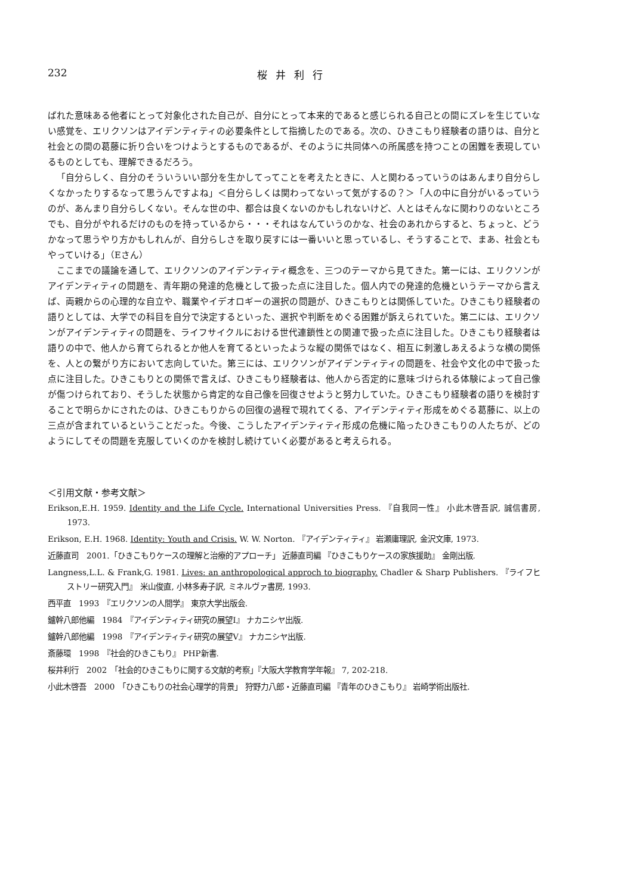232 桜井利行
ばれた意味ある他者にとって対象化された自己が、自分にとって本来的であると感じられる自己との間にズレを生じていない感覚を、エリクソンはアイデンティティの必要条件として指摘したのである。次の、ひきこもり経験者の語りは、自分と社会との間の葛藤に折り合いをつけようとするものであるが、そのように共同体への所属感を持つことの困難を表現しているものとしても、理解できるだろう。
「自分らしく、自分のそういういい部分を生かしてってことを考えたときに、人と関わるっていうのはあんまり自分らしくなかったりするなって思うんですよね」＜自分らしくは関わってないって気がするの？＞「人の中に自分がいるっていうのが、あんまり自分らしくない。そんな世の中、都合は良くないのかもしれないけど、人とはそんなに関わりのないところでも、自分がやれるだけのものを持っているから・・・それはなんていうのかな、社会のあれからすると、ちょっと、どうかなって思うやり方かもしれんが、自分らしさを取り戻すには一番いいと思っているし、そうすることで、まあ、社会ともやっていける」（Eさん）
ここまでの議論を通して、エリクソンのアイデンティティ概念を、三つのテーマから見てきた。第一には、エリクソンがアイデンティティの問題を、青年期の発達的危機として扱った点に注目した。個人内での発達的危機というテーマから言えば、両親からの心理的な自立や、職業やイデオロギーの選択の問題が、ひきこもりとは関係していた。ひきこもり経験者の語りとしては、大学での科目を自分で決定するといった、選択や判断をめぐる困難が訴えられていた。第二には、エリクソンがアイデンティティの問題を、ライフサイクルにおける世代連鎖性との関連で扱った点に注目した。ひきこもり経験者は語りの中で、他人から育てられるとか他人を育てるといったような縦の関係ではなく、相互に刺激しあえるような横の関係を、人との繋がり方において志向していた。第三には、エリクソンがアイデンティティの問題を、社会や文化の中で扱った点に注目した。ひきこもりとの関係で言えば、ひきこもり経験者は、他人から否定的に意味づけられる体験によって自己像が傷つけられており、そうした状態から肯定的な自己像を回復させようと努力していた。ひきこもり経験者の語りを検討することで明らかにされたのは、ひきこもりからの回復の過程で現れてくる、アイデンティティ形成をめぐる葛藤に、以上の三点が含まれているということだった。今後、こうしたアイデンティティ形成の危機に陥ったひきこもりの人たちが、どのようにしてその問題を克服していくのかを検討し続けていく必要があると考えられる。
＜引用文献・参考文献＞
Erikson,E.H. 1959. Identity and the Life Cycle. International Universities Press. 『自我同一性』 小此木啓吾訳, 誠信書房, 1973.
Erikson, E.H. 1968. Identity: Youth and Crisis. W. W. Norton. 『アイデンティティ』 岩瀬庸理訳, 金沢文庫, 1973.
近藤直司　2001.「ひきこもりケースの理解と治療的アプローチ」 近藤直司編 『ひきこもりケースの家族援助』 金剛出版.
Langness,L.L. & Frank,G. 1981. Lives: an anthropological approch to biography. Chadler & Sharp Publishers. 『ライフヒストリー研究入門』　米山俊直, 小林多寿子訳, ミネルヴァ書房, 1993.
西平直　1993　『エリクソンの人間学』 東京大学出版会.
鑪幹八郎他編　1984　『アイデンティティ研究の展望Ⅰ』 ナカニシヤ出版.
鑪幹八郎他編　1998　『アイデンティティ研究の展望Ⅴ』 ナカニシヤ出版.
斎藤環　1998　『社会的ひきこもり』 PHP新書.
桜井利行　2002　「社会的ひきこもりに関する文献的考察」『大阪大学教育学年報』 7, 202-218.
小此木啓吾　2000　「ひきこもりの社会心理学的背景」 狩野力八郎・近藤直司編 『青年のひきこもり』 岩崎学術出版社.